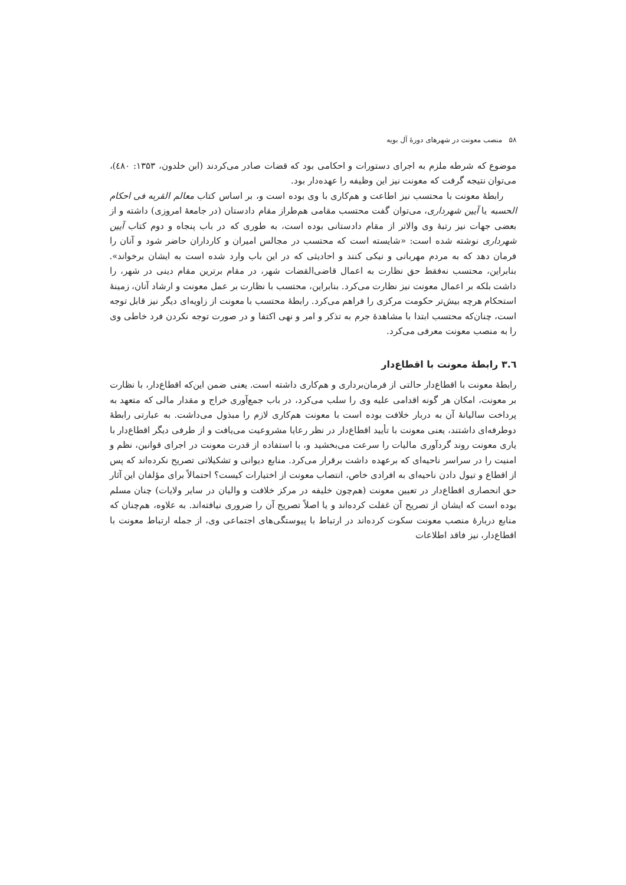۵۸ منصب معونت در شهرهای دورهٔ آل بویه
موضوع که شرطه ملزم به اجرای دستورات و احکامی بود که قضات صادر می‌کردند (ابن خلدون، ۱۳۵۳: ٤٨٠)، می‌توان نتیجه گرفت که معونت نیز این وظیفه را عهده‌دار بود.
رابطهٔ معونت با محتسب نیز اطاعت و هم‌کاری با وی بوده است و، بر اساس کتاب معالم القربه فی احکام الحسبه یا آیین شهرداری، می‌توان گفت محتسب مقامی هم‌طراز مقام دادستان (در جامعهٔ امروزی) داشته و از بعضی جهات نیز رتبهٔ وی والاتر از مقام دادستانی بوده است، به طوری که در باب پنجاه و دوم کتاب آیین شهرداری نوشته شده است: «شایسته است که محتسب در مجالس امیران و کارداران حاضر شود و آنان را فرمان دهد که به مردم مهربانی و نیکی کنند و احادیثی که در این باب وارد شده است به ایشان برخواند». بنابراین، محتسب نه‌فقط حق نظارت به اعمال قاضی‌القضات شهر، در مقام برترین مقام دینی در شهر، را داشت بلکه بر اعمال معونت نیز نظارت می‌کرد. بنابراین، محتسب با نظارت بر عمل معونت و ارشاد آنان، زمینهٔ استحکام هرچه بیش‌تر حکومت مرکزی را فراهم می‌کرد. رابطهٔ محتسب با معونت از زاویه‌ای دیگر نیز قابل توجه است، چنان‌که محتسب ابتدا با مشاهدهٔ جرم به تذکر و امر و نهی اکتفا و در صورت توجه نکردن فرد خاطی وی را به منصب معونت معرفی می‌کرد.
٣.٦ رابطهٔ معونت با اقطاع‌دار
رابطهٔ معونت با اقطاع‌دار حالتی از فرمان‌برداری و هم‌کاری داشته است. یعنی ضمن این‌که اقطاع‌دار، با نظارت بر معونت، امکان هر گونه اقدامی علیه وی را سلب می‌کرد، در باب جمع‌آوری خراج و مقدار مالی که متعهد به پرداخت سالیانهٔ آن به دربار خلافت بوده است با معونت هم‌کاری لازم را مبذول می‌داشت. به عبارتی رابطهٔ دوطرفه‌ای داشتند، یعنی معونت با تأیید اقطاع‌دار در نظر رعایا مشروعیت می‌یافت و از طرفی دیگر اقطاع‌دار با یاری معونت روند گردآوری مالیات را سرعت می‌بخشید و، با استفاده از قدرت معونت در اجرای قوانین، نظم و امنیت را در سراسر ناحیه‌ای که برعهده داشت برقرار می‌کرد. منابع دیوانی و تشکیلاتی تصریح نکرده‌اند که پس از اقطاع و تیول دادن ناحیه‌ای به افرادی خاص، انتصاب معونت از اختیارات کیست؟ احتمالاً برای مؤلفان این آثار حق انحصاری اقطاع‌دار در تعیین معونت (هم‌چون خلیفه در مرکز خلافت و والیان در سایر ولایات) چنان مسلم بوده است که ایشان از تصریح آن غفلت کرده‌اند و یا اصلاً تصریح آن را ضروری نیافته‌اند. به علاوه، هم‌چنان که منابع دربارهٔ منصب معونت سکوت کرده‌اند در ارتباط با پیوستگی‌های اجتماعی وی، از جمله ارتباط معونت با اقطاع‌دار، نیز فاقد اطلاعات